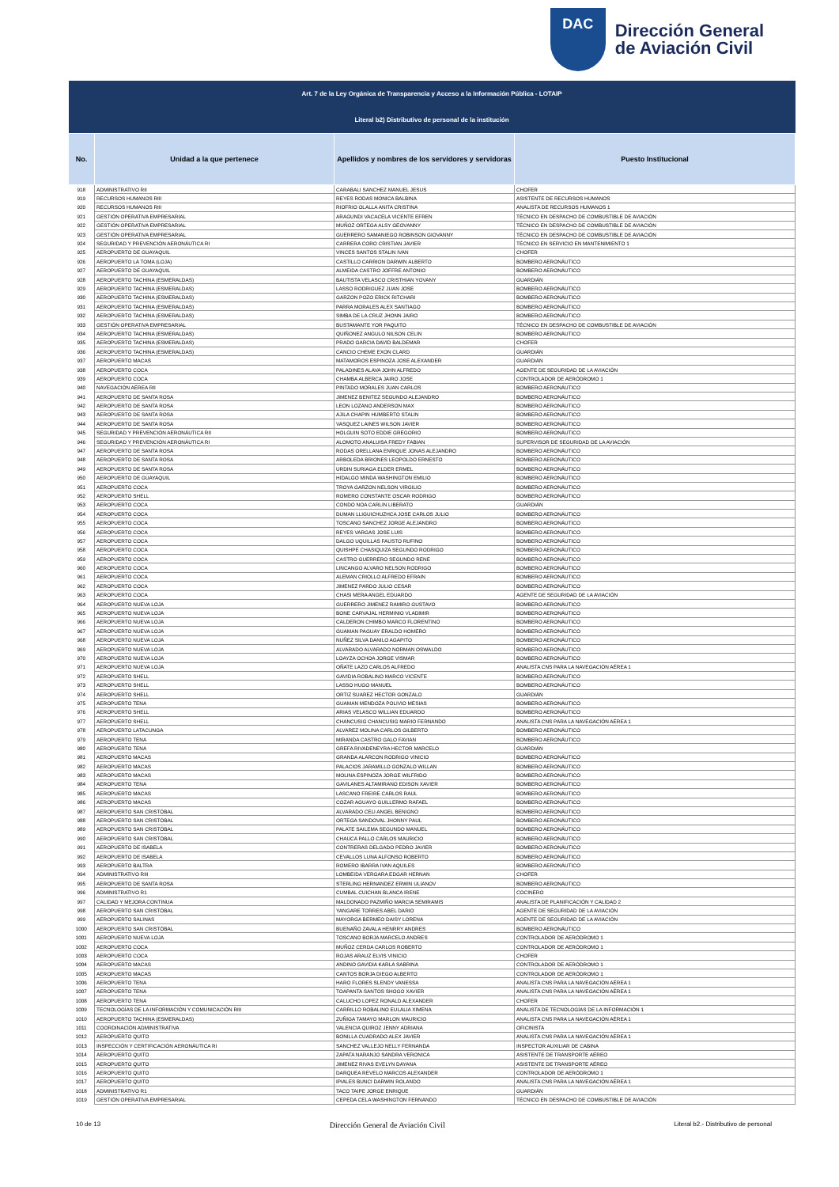DAC
Dirección General
de Aviación Civil
| Art. 7 de la Ley Orgánica de Transparencia y Acceso a la Información Pública - LOTAIP | | | |
| Literal b2) Distributivo de personal de la institución | | | |
| No. | Unidad a la que pertenece | Apellidos y nombres de los servidores y servidoras | Puesto Institucional |
| 918 | ADMINISTRATIVO RII | CARABALI SANCHEZ MANUEL JESUS | CHOFER |
| 919 | RECURSOS HUMANOS RIII | REYES RODAS MONICA BALBINA | ASISTENTE DE RECURSOS HUMANOS |
| 920 | RECURSOS HUMANOS RIII | RIOFRIO OLALLA ANITA CRISTINA | ANALISTA DE RECURSOS HUMANOS 1 |
| 921 | GESTIÓN OPERATIVA EMPRESARIAL | ARAGUNDI VACACELA VICENTE EFREN | TÉCNICO EN DESPACHO DE COMBUSTIBLE DE AVIACIÓN |
| 922 | GESTIÓN OPERATIVA EMPRESARIAL | MUÑOZ ORTEGA ALSY GEOVANNY | TÉCNICO EN DESPACHO DE COMBUSTIBLE DE AVIACIÓN |
| 923 | GESTIÓN OPERATIVA EMPRESARIAL | GUERRERO SAMANIEGO ROBINSON GIOVANNY | TÉCNICO EN DESPACHO DE COMBUSTIBLE DE AVIACIÓN |
| 924 | SEGURIDAD Y PREVENCIÓN AERONÁUTICA RI | CARRERA CORO CRISTIAN JAVIER | TÉCNICO EN SERVICIO EN MANTENIMIENTO 1 |
| 925 | AEROPUERTO DE GUAYAQUIL | VINCES SANTOS STALIN IVAN | CHOFER |
| 926 | AEROPUERTO LA TOMA (LOJA) | CASTILLO CARRION DARWIN ALBERTO | BOMBERO AERONÁUTICO |
| 927 | AEROPUERTO DE GUAYAQUIL | ALMEIDA CASTRO JOFFRE ANTONIO | BOMBERO AERONÁUTICO |
| 928 | AEROPUERTO TACHINA (ESMERALDAS) | BAUTISTA VELASCO CRISTHIAN YOVANY | GUARDIÁN |
| 929 | AEROPUERTO TACHINA (ESMERALDAS) | LASSO RODRIGUEZ JUAN JOSE | BOMBERO AERONÁUTICO |
| 930 | AEROPUERTO TACHINA (ESMERALDAS) | GARZON POZO ERICK RITCHARI | BOMBERO AERONÁUTICO |
| 931 | AEROPUERTO TACHINA (ESMERALDAS) | PARRA MORALES ALEX SANTIAGO | BOMBERO AERONÁUTICO |
| 932 | AEROPUERTO TACHINA (ESMERALDAS) | SIMBA DE LA CRUZ JHONN JAIRO | BOMBERO AERONÁUTICO |
| 933 | GESTIÓN OPERATIVA EMPRESARIAL | BUSTAMANTE YOR PAQUITO | TÉCNICO EN DESPACHO DE COMBUSTIBLE DE AVIACIÓN |
| 934 | AEROPUERTO TACHINA (ESMERALDAS) | QUIÑONEZ ANGULO NILSON CELIN | BOMBERO AERONÁUTICO |
| 935 | AEROPUERTO TACHINA (ESMERALDAS) | PRADO GARCIA DAVID BALDEMAR | CHOFER |
| 936 | AEROPUERTO TACHINA (ESMERALDAS) | CANCIO CHEME EXON CLARD | GUARDIÁN |
| 937 | AEROPUERTO MACAS | MATAMOROS ESPINOZA JOSE ALEXANDER | GUARDIÁN |
| 938 | AEROPUERTO COCA | PALADINES ALAVA JOHN ALFREDO | AGENTE DE SEGURIDAD DE LA AVIACIÓN |
| 939 | AEROPUERTO COCA | CHAMBA ALBERCA JAIRO JOSE | CONTROLADOR DE AERÓDROMO 1 |
| 940 | NAVEGACIÓN AÉREA RII | PINTADO MORALES JUAN CARLOS | BOMBERO AERONÁUTICO |
| 941 | AEROPUERTO DE SANTA ROSA | JIMENEZ BENITEZ SEGUNDO ALEJANDRO | BOMBERO AERONÁUTICO |
| 942 | AEROPUERTO DE SANTA ROSA | LEON LOZANO ANDERSON MAX | BOMBERO AERONÁUTICO |
| 943 | AEROPUERTO DE SANTA ROSA | AJILA CHAPIN HUMBERTO STALIN | BOMBERO AERONÁUTICO |
| 944 | AEROPUERTO DE SANTA ROSA | VASQUEZ LAINES WILSON JAVIER | BOMBERO AERONÁUTICO |
| 945 | SEGURIDAD Y PREVENCIÓN AERONÁUTICA RII | HOLGUIN SOTO EDDIE GREGORIO | BOMBERO AERONÁUTICO |
| 946 | SEGURIDAD Y PREVENCIÓN AERONÁUTICA RI | ALOMOTO ANALUISA FREDY FABIAN | SUPERVISOR DE SEGURIDAD DE LA AVIACIÓN |
| 947 | AEROPUERTO DE SANTA ROSA | RODAS ORELLANA ENRIQUE JONAS ALEJANDRO | BOMBERO AERONÁUTICO |
| 948 | AEROPUERTO DE SANTA ROSA | ARBOLEDA BRIONES LEOPOLDO ERNESTO | BOMBERO AERONÁUTICO |
| 949 | AEROPUERTO DE SANTA ROSA | URDIN SURIAGA ELDER ERMEL | BOMBERO AERONÁUTICO |
| 950 | AEROPUERTO DE GUAYAQUIL | HIDALGO MINDA WASHINGTON EMILIO | BOMBERO AERONÁUTICO |
| 951 | AEROPUERTO COCA | TROYA GARZON NELSON VIRGILIO | BOMBERO AERONÁUTICO |
| 952 | AEROPUERTO SHELL | ROMERO CONSTANTE OSCAR RODRIGO | BOMBERO AERONÁUTICO |
| 953 | AEROPUERTO COCA | CONDO NOA CARLIN LIBERATO | GUARDIÁN |
| 954 | AEROPUERTO COCA | DUMAN LLIGUICHUZHCA JOSE CARLOS JULIO | BOMBERO AERONÁUTICO |
| 955 | AEROPUERTO COCA | TOSCANO SANCHEZ JORGE ALEJANDRO | BOMBERO AERONÁUTICO |
| 956 | AEROPUERTO COCA | REYES VARGAS JOSE LUIS | BOMBERO AERONÁUTICO |
| 957 | AEROPUERTO COCA | DALGO UQUILLAS FAUSTO RUFINO | BOMBERO AERONÁUTICO |
| 958 | AEROPUERTO COCA | QUISHPE CHASIQUIZA SEGUNDO RODRIGO | BOMBERO AERONÁUTICO |
| 959 | AEROPUERTO COCA | CASTRO GUERRERO SEGUNDO RENE | BOMBERO AERONÁUTICO |
| 960 | AEROPUERTO COCA | LINCANGO ALVARO NELSON RODRIGO | BOMBERO AERONÁUTICO |
| 961 | AEROPUERTO COCA | ALEMAN CRIOLLO ALFREDO EFRAIN | BOMBERO AERONÁUTICO |
| 962 | AEROPUERTO COCA | JIMENEZ PARDO JULIO CESAR | BOMBERO AERONÁUTICO |
| 963 | AEROPUERTO COCA | CHASI MERA ANGEL EDUARDO | AGENTE DE SEGURIDAD DE LA AVIACIÓN |
| 964 | AEROPUERTO NUEVA LOJA | GUERRERO JIMENEZ RAMIRO GUSTAVO | BOMBERO AERONÁUTICO |
| 965 | AEROPUERTO NUEVA LOJA | BONE CARVAJAL HERMINIO VLADIMIR | BOMBERO AERONÁUTICO |
| 966 | AEROPUERTO NUEVA LOJA | CALDERON CHIMBO MARCO FLORENTINO | BOMBERO AERONÁUTICO |
| 967 | AEROPUERTO NUEVA LOJA | GUAMAN PAGUAY ERALDO HOMERO | BOMBERO AERONÁUTICO |
| 968 | AEROPUERTO NUEVA LOJA | NUÑEZ SILVA DANILO AGAPITO | BOMBERO AERONÁUTICO |
| 969 | AEROPUERTO NUEVA LOJA | ALVARADO ALVARADO NORMAN OSWALDO | BOMBERO AERONÁUTICO |
| 970 | AEROPUERTO NUEVA LOJA | LOAYZA OCHOA JORGE VISMAR | BOMBERO AERONÁUTICO |
| 971 | AEROPUERTO NUEVA LOJA | OÑATE LAZO CARLOS ALFREDO | ANALISTA CNS PARA LA NAVEGACIÓN AÉREA 1 |
| 972 | AEROPUERTO SHELL | GAVIDIA ROBALINO MARCO VICENTE | BOMBERO AERONÁUTICO |
| 973 | AEROPUERTO SHELL | LASSO HUGO MANUEL | BOMBERO AERONÁUTICO |
| 974 | AEROPUERTO SHELL | ORTIZ SUAREZ HECTOR GONZALO | GUARDIÁN |
| 975 | AEROPUERTO TENA | GUAMAN MENDOZA POLIVIO MESIAS | BOMBERO AERONÁUTICO |
| 976 | AEROPUERTO SHELL | ARIAS VELASCO WILLIAN EDUARDO | BOMBERO AERONÁUTICO |
| 977 | AEROPUERTO SHELL | CHANCUSIG CHANCUSIG MARIO FERNANDO | ANALISTA CNS PARA LA NAVEGACIÓN AÉREA 1 |
| 978 | AEROPUERTO LATACUNGA | ALVAREZ MOLINA CARLOS GILBERTO | BOMBERO AERONÁUTICO |
| 979 | AEROPUERTO TENA | MIRANDA CASTRO GALO FAVIAN | BOMBERO AERONÁUTICO |
| 980 | AEROPUERTO TENA | GREFA RIVADENEYRA HECTOR MARCELO | GUARDIÁN |
| 981 | AEROPUERTO MACAS | GRANDA ALARCON RODRIGO VINICIO | BOMBERO AERONÁUTICO |
| 982 | AEROPUERTO MACAS | PALACIOS JARAMILLO GONZALO WILLAN | BOMBERO AERONÁUTICO |
| 983 | AEROPUERTO MACAS | MOLINA ESPINOZA JORGE WILFRIDO | BOMBERO AERONÁUTICO |
| 984 | AEROPUERTO TENA | GAVILANES ALTAMIRANO EDISON XAVIER | BOMBERO AERONÁUTICO |
| 985 | AEROPUERTO MACAS | LASCANO FREIRE CARLOS RAUL | BOMBERO AERONÁUTICO |
| 986 | AEROPUERTO MACAS | COZAR AGUAYO GUILLERMO RAFAEL | BOMBERO AERONÁUTICO |
| 987 | AEROPUERTO SAN CRISTÓBAL | ALVARADO CELI ANGEL BENIGNO | BOMBERO AERONÁUTICO |
| 988 | AEROPUERTO SAN CRISTÓBAL | ORTEGA SANDOVAL JHONNY PAUL | BOMBERO AERONÁUTICO |
| 989 | AEROPUERTO SAN CRISTÓBAL | PALATE SAILEMA SEGUNDO MANUEL | BOMBERO AERONÁUTICO |
| 990 | AEROPUERTO SAN CRISTÓBAL | CHAUCA PALLO CARLOS MAURICIO | BOMBERO AERONÁUTICO |
| 991 | AEROPUERTO DE ISABELA | CONTRERAS DELGADO PEDRO JAVIER | BOMBERO AERONÁUTICO |
| 992 | AEROPUERTO DE ISABELA | CEVALLOS LUNA ALFONSO ROBERTO | BOMBERO AERONÁUTICO |
| 993 | AEROPUERTO BALTRA | ROMERO IBARRA IVAN AQUILES | BOMBERO AERONÁUTICO |
| 994 | ADMINISTRATIVO RIII | LOMBEIDA VERGARA EDGAR HERNAN | CHOFER |
| 995 | AEROPUERTO DE SANTA ROSA | STERLING HERNANDEZ ERWIN ULIANOV | BOMBERO AERONÁUTICO |
| 996 | ADMINISTRATIVO R1 | CUMBAL CUICHAN BLANCA IRENE | COCINERO |
| 997 | CALIDAD Y MEJORA CONTINUA | MALDONADO PAZMIÑO MARCIA SEMIRAMIS | ANALISTA DE PLANIFICACIÓN Y CALIDAD 2 |
| 998 | AEROPUERTO SAN CRISTÓBAL | YANGARE TORRES ABEL DARIO | AGENTE DE SEGURIDAD DE LA AVIACIÓN |
| 999 | AEROPUERTO SALINAS | MAYORGA BERMEO DAISY LORENA | AGENTE DE SEGURIDAD DE LA AVIACIÓN |
| 1000 | AEROPUERTO SAN CRISTÓBAL | BUENAÑO ZAVALA HENRRY ANDRES | BOMBERO AERONÁUTICO |
| 1001 | AEROPUERTO NUEVA LOJA | TOSCANO BORJA MARCELO ANDRES | CONTROLADOR DE AERÓDROMO 1 |
| 1002 | AEROPUERTO COCA | MUÑOZ CERDA CARLOS ROBERTO | CONTROLADOR DE AERÓDROMO 1 |
| 1003 | AEROPUERTO COCA | ROJAS ARAUZ ELVIS VINICIO | CHOFER |
| 1004 | AEROPUERTO MACAS | ANDINO GAVIDIA KARLA SABRINA | CONTROLADOR DE AERÓDROMO 1 |
| 1005 | AEROPUERTO MACAS | CANTOS BORJA DIEGO ALBERTO | CONTROLADOR DE AERÓDROMO 1 |
| 1006 | AEROPUERTO TENA | HARO FLORES SLENDY VANESSA | ANALISTA CNS PARA LA NAVEGACIÓN AÉREA 1 |
| 1007 | AEROPUERTO TENA | TOAPANTA SANTOS SHOGO XAVIER | ANALISTA CNS PARA LA NAVEGACIÓN AÉREA 1 |
| 1008 | AEROPUERTO TENA | CALUCHO LOPEZ RONALD ALEXANDER | CHOFER |
| 1009 | TECNOLOGÍAS DE LA INFORMACIÓN Y COMUNICACIÓN RIII | CARRILLO ROBALINO EULALIA XIMENA | ANALISTA DE TECNOLOGÍAS DE LA INFORMACIÓN 1 |
| 1010 | AEROPUERTO TACHINA (ESMERALDAS) | ZUÑIGA TAMAYO MARLON MAURICIO | ANALISTA CNS PARA LA NAVEGACIÓN AÉREA 1 |
| 1011 | COORDINACIÓN ADMINISTRATIVA | VALENCIA QUIROZ JENNY ADRIANA | OFICINISTA |
| 1012 | AEROPUERTO QUITO | BONILLA CUADRADO ALEX JAVIER | ANALISTA CNS PARA LA NAVEGACIÓN AÉREA 1 |
| 1013 | INSPECCIÓN Y CERTIFICACIÓN AERONÁUTICA RI | SANCHEZ VALLEJO NELLY FERNANDA | INSPECTOR AUXILIAR DE CABINA |
| 1014 | AEROPUERTO QUITO | ZAPATA NARANJO SANDRA VERONICA | ASISTENTE DE TRANSPORTE AÉREO |
| 1015 | AEROPUERTO QUITO | JIMENEZ RIVAS EVELYN DAYANA | ASISTENTE DE TRANSPORTE AÉREO |
| 1016 | AEROPUERTO QUITO | DARQUEA REVELO MARCOS ALEXANDER | CONTROLADOR DE AERÓDROMO 1 |
| 1017 | AEROPUERTO QUITO | IPIALES BUNCI DARWIN ROLANDO | ANALISTA CNS PARA LA NAVEGACIÓN AÉREA 1 |
| 1018 | ADMINISTRATIVO R1 | TACO TAIPE JORGE ENRIQUE | GUARDIÁN |
| 1019 | GESTIÓN OPERATIVA EMPRESARIAL | CEPEDA CELA WASHINGTON FERNANDO | TÉCNICO EN DESPACHO DE COMBUSTIBLE DE AVIACIÓN |
10 de 13 Dirección General de Aviación Civil Literal b2.- Distributivo de personal